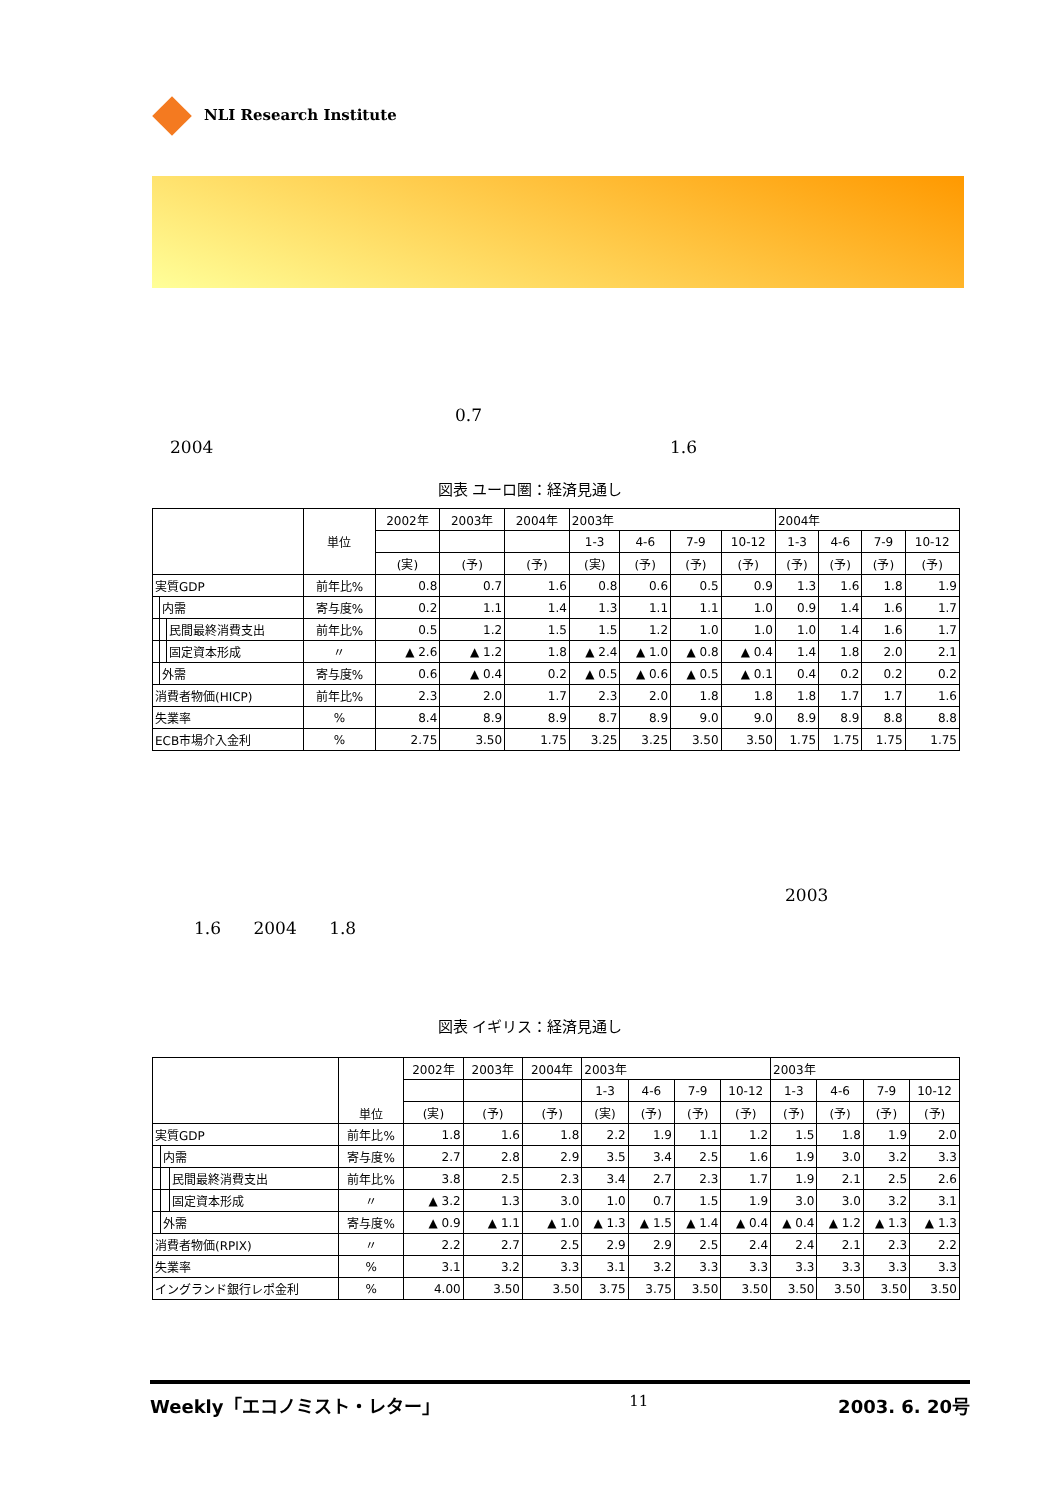NLI Research Institute
0.7
2004 1.6
図表 ユーロ圏：経済見通し
| | | | 単位 | 2002年 | 2003年 | 2004年 | 2003年 | | | | 2004年 | | | |
| --- | --- | --- | --- | --- | --- | --- | --- | --- | --- | --- | --- | --- | --- | --- |
| | | | | | | | 1-3 | 4-6 | 7-9 | 10-12 | 1-3 | 4-6 | 7-9 | 10-12 |
| | | | | (実) | (予) | (予) | (実) | (予) | (予) | (予) | (予) | (予) | (予) | (予) |
| 実質GDP | | | 前年比% | 0.8 | 0.7 | 1.6 | 0.8 | 0.6 | 0.5 | 0.9 | 1.3 | 1.6 | 1.8 | 1.9 |
| | 内需 | | 寄与度% | 0.2 | 1.1 | 1.4 | 1.3 | 1.1 | 1.1 | 1.0 | 0.9 | 1.4 | 1.6 | 1.7 |
| | | 民間最終消費支出 | 前年比% | 0.5 | 1.2 | 1.5 | 1.5 | 1.2 | 1.0 | 1.0 | 1.0 | 1.4 | 1.6 | 1.7 |
| | | 固定資本形成 | 〃 | ▲ 2.6 | ▲ 1.2 | 1.8 | ▲ 2.4 | ▲ 1.0 | ▲ 0.8 | ▲ 0.4 | 1.4 | 1.8 | 2.0 | 2.1 |
| | 外需 | | 寄与度% | 0.6 | ▲ 0.4 | 0.2 | ▲ 0.5 | ▲ 0.6 | ▲ 0.5 | ▲ 0.1 | 0.4 | 0.2 | 0.2 | 0.2 |
| 消費者物価(HICP) | | | 前年比% | 2.3 | 2.0 | 1.7 | 2.3 | 2.0 | 1.8 | 1.8 | 1.8 | 1.7 | 1.7 | 1.6 |
| 失業率 | | | % | 8.4 | 8.9 | 8.9 | 8.7 | 8.9 | 9.0 | 9.0 | 8.9 | 8.9 | 8.8 | 8.8 |
| ECB市場介入金利 | | | % | 2.75 | 3.50 | 1.75 | 3.25 | 3.25 | 3.50 | 3.50 | 1.75 | 1.75 | 1.75 | 1.75 |
2003
1.6 2004 1.8
図表 イギリス：経済見通し
| | | | 単位 | 2002年 | 2003年 | 2004年 | 2003年 | | | | 2003年 | | | |
| --- | --- | --- | --- | --- | --- | --- | --- | --- | --- | --- | --- | --- | --- | --- |
| | | | | | | | 1-3 | 4-6 | 7-9 | 10-12 | 1-3 | 4-6 | 7-9 | 10-12 |
| | | | | (実) | (予) | (予) | (実) | (予) | (予) | (予) | (予) | (予) | (予) | (予) |
| 実質GDP | | | 前年比% | 1.8 | 1.6 | 1.8 | 2.2 | 1.9 | 1.1 | 1.2 | 1.5 | 1.8 | 1.9 | 2.0 |
| | 内需 | | 寄与度% | 2.7 | 2.8 | 2.9 | 3.5 | 3.4 | 2.5 | 1.6 | 1.9 | 3.0 | 3.2 | 3.3 |
| | | 民間最終消費支出 | 前年比% | 3.8 | 2.5 | 2.3 | 3.4 | 2.7 | 2.3 | 1.7 | 1.9 | 2.1 | 2.5 | 2.6 |
| | | 固定資本形成 | 〃 | ▲ 3.2 | 1.3 | 3.0 | 1.0 | 0.7 | 1.5 | 1.9 | 3.0 | 3.0 | 3.2 | 3.1 |
| | 外需 | | 寄与度% | ▲ 0.9 | ▲ 1.1 | ▲ 1.0 | ▲ 1.3 | ▲ 1.5 | ▲ 1.4 | ▲ 0.4 | ▲ 0.4 | ▲ 1.2 | ▲ 1.3 | ▲ 1.3 |
| 消費者物価(RPIX) | | | 〃 | 2.2 | 2.7 | 2.5 | 2.9 | 2.9 | 2.5 | 2.4 | 2.4 | 2.1 | 2.3 | 2.2 |
| 失業率 | | | % | 3.1 | 3.2 | 3.3 | 3.1 | 3.2 | 3.3 | 3.3 | 3.3 | 3.3 | 3.3 | 3.3 |
| イングランド銀行レポ金利 | | | % | 4.00 | 3.50 | 3.50 | 3.75 | 3.75 | 3.50 | 3.50 | 3.50 | 3.50 | 3.50 | 3.50 |
Weekly「エコノミスト・レター」 11 2003. 6. 20号